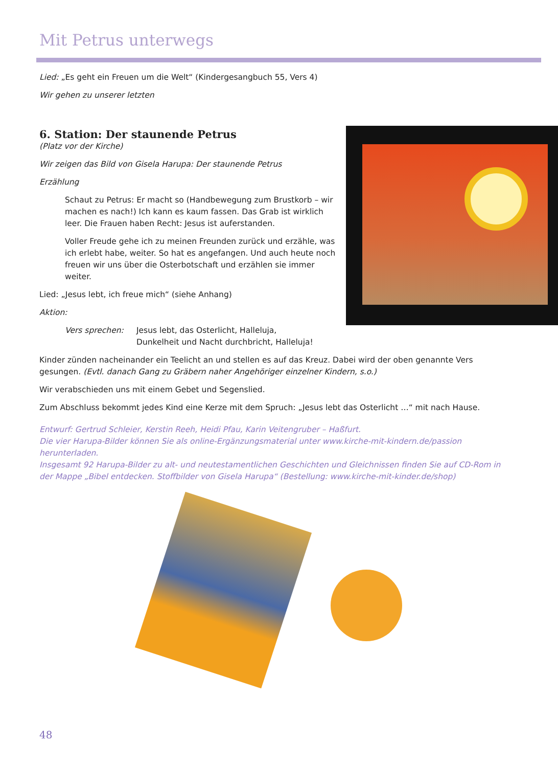Mit Petrus unterwegs
Lied: „Es geht ein Freuen um die Welt“ (Kindergesangbuch 55, Vers 4)
Wir gehen zu unserer letzten
6. Station: Der staunende Petrus
(Platz vor der Kirche)
Wir zeigen das Bild von Gisela Harupa: Der staunende Petrus
Erzählung
Schaut zu Petrus: Er macht so (Handbewegung zum Brustkorb – wir machen es nach!) Ich kann es kaum fassen. Das Grab ist wirklich leer. Die Frauen haben Recht: Jesus ist auferstanden.
Voller Freude gehe ich zu meinen Freunden zurück und erzähle, was ich erlebt habe, weiter. So hat es angefangen. Und auch heute noch freuen wir uns über die Osterbotschaft und erzählen sie immer weiter.
Lied: „Jesus lebt, ich freue mich“ (siehe Anhang)
Aktion:
Vers sprechen: Jesus lebt, das Osterlicht, Halleluja,
Dunkelheit und Nacht durchbricht, Halleluja!
Kinder zünden nacheinander ein Teelicht an und stellen es auf das Kreuz. Dabei wird der oben genannte Vers gesungen. (Evtl. danach Gang zu Gräbern naher Angehöriger einzelner Kindern, s.o.)
Wir verabschieden uns mit einem Gebet und Segenslied.
Zum Abschluss bekommt jedes Kind eine Kerze mit dem Spruch: „Jesus lebt das Osterlicht …“ mit nach Hause.
Entwurf: Gertrud Schleier, Kerstin Reeh, Heidi Pfau, Karin Veitengruber – Haßfurt.
Die vier Harupa-Bilder können Sie als online-Ergänzungsmaterial unter www.kirche-mit-kindern.de/passion herunterladen.
Insgesamt 92 Harupa-Bilder zu alt- und neutestamentlichen Geschichten und Gleichnissen finden Sie auf CD-Rom in der Mappe „Bibel entdecken. Stoffbilder von Gisela Harupa“ (Bestellung: www.kirche-mit-kinder.de/shop)
48